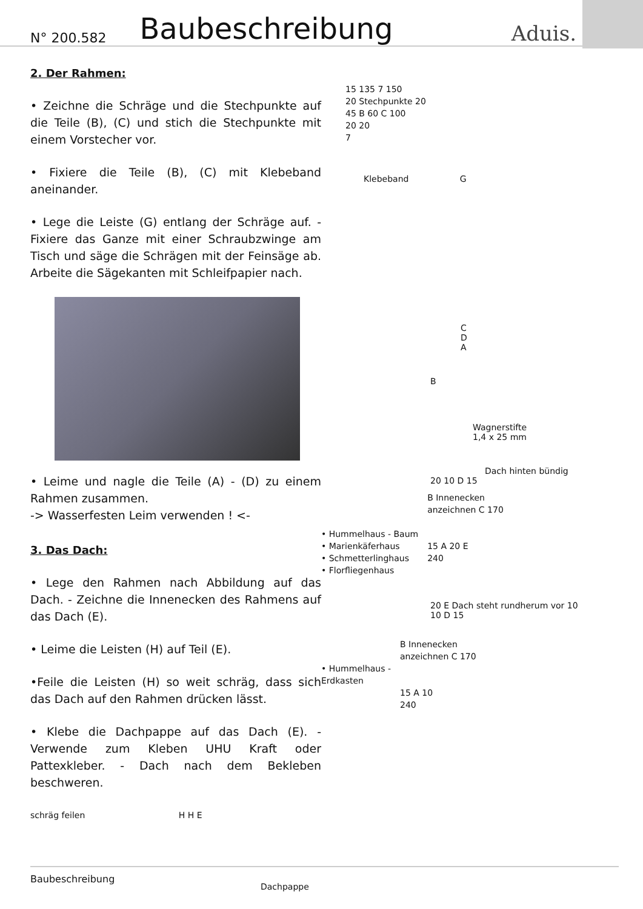N° 200.582 Baubeschreibung Aduis.
2. Der Rahmen:
• Zeichne die Schräge und die Stechpunkte auf die Teile (B), (C) und stich die Stechpunkte mit einem Vorstecher vor.
• Fixiere die Teile (B), (C) mit Klebeband aneinander.
• Lege die Leiste (G) entlang der Schräge auf. - Fixiere das Ganze mit einer Schraubzwinge am Tisch und säge die Schrägen mit der Feinsäge ab. Arbeite die Sägekanten mit Schleifpapier nach.
• Leime und nagle die Teile (A) - (D) zu einem Rahmen zusammen.
-> Wasserfesten Leim verwenden ! <-
3. Das Dach:
• Lege den Rahmen nach Abbildung auf das Dach. - Zeichne die Innenecken des Rahmens auf das Dach (E).
• Leime die Leisten (H) auf Teil (E).
•Feile die Leisten (H) so weit schräg, dass sich das Dach auf den Rahmen drücken lässt.
• Klebe die Dachpappe auf das Dach (E). - Verwende zum Kleben UHU Kraft oder Pattexkleber. - Dach nach dem Bekleben beschweren.
schräg feilen H H E
Dachpappe
15 135 7 150
20 Stechpunkte 20
45 B 60 C 100
20 20
7
Klebeband G
C
D
A
B
Wagnerstifte
1,4 x 25 mm
Dach hinten bündig
20 10 D 15
• Hummelhaus - Baum
• Marienkäferhaus
• Schmetterlinghaus
• Florfliegenhaus
B Innenecken
anzeichnen C 170
15 A 20 E
240
20 E Dach steht rundherum vor 10
10 D 15
• Hummelhaus -
Erdkasten
B Innenecken
anzeichnen C 170
15 A 10
240
Baubeschreibung